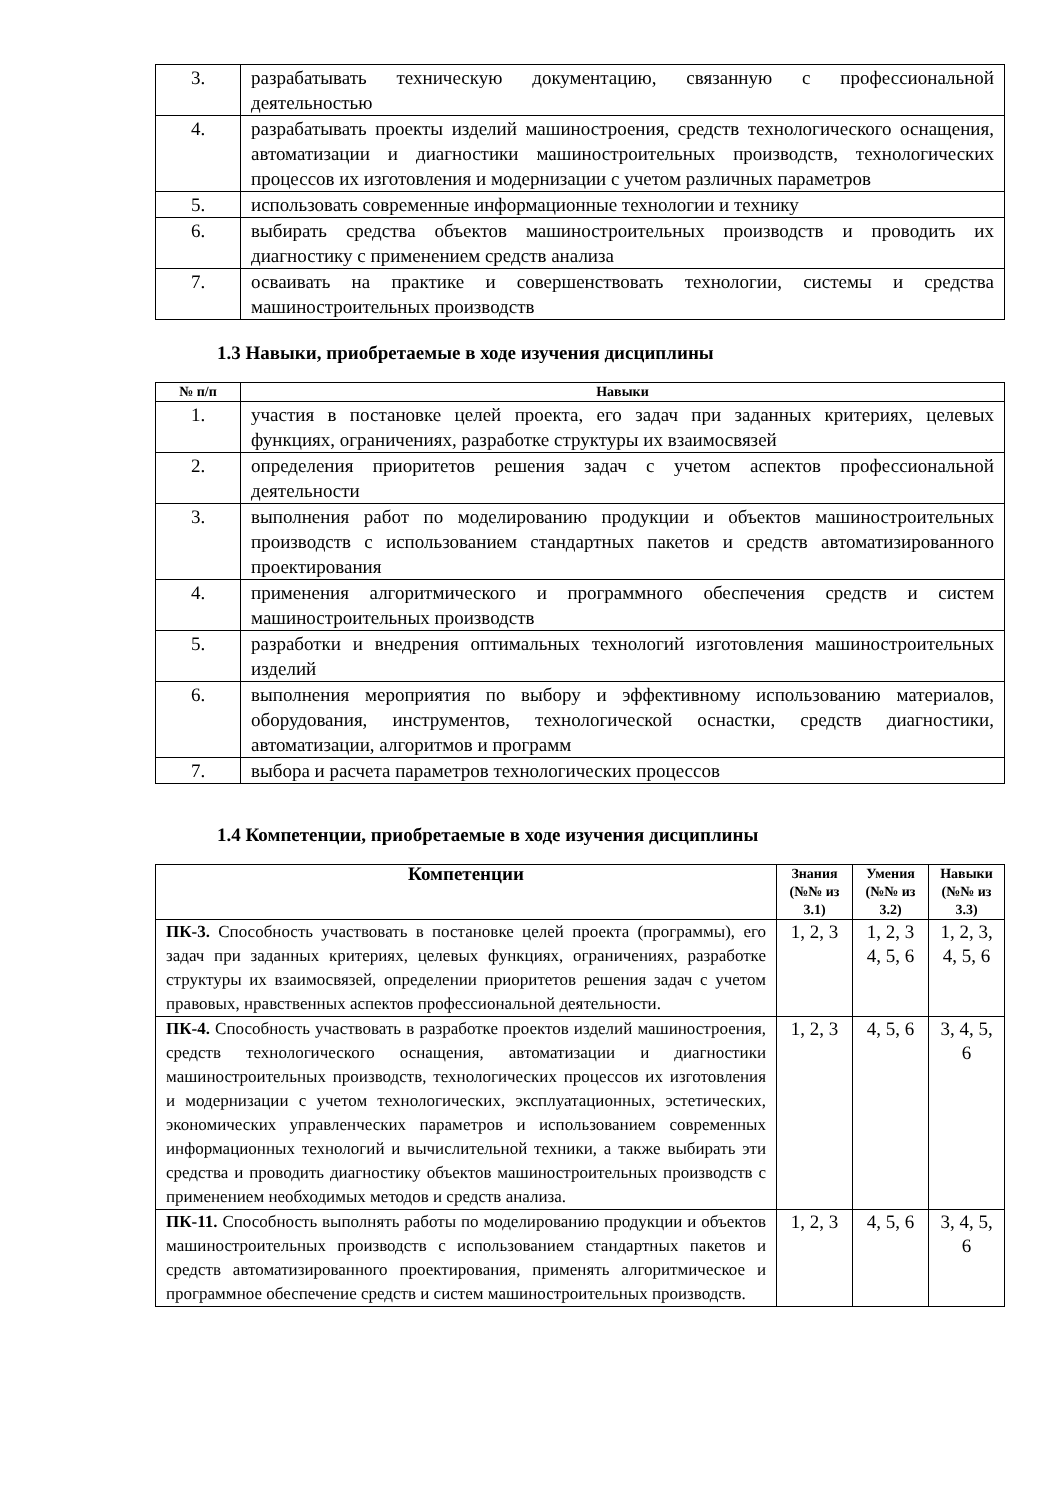| 3. | разрабатывать техническую документацию, связанную с профессиональной деятельностью |
| 4. | разрабатывать проекты изделий машиностроения, средств технологического оснащения, автоматизации и диагностики машиностроительных производств, технологических процессов их изготовления и модернизации с учетом различных параметров |
| 5. | использовать современные информационные технологии и технику |
| 6. | выбирать средства объектов машиностроительных производств и проводить их диагностику с применением средств анализа |
| 7. | осваивать на практике и совершенствовать технологии, системы и средства машиностроительных производств |
1.3 Навыки, приобретаемые в ходе изучения дисциплины
| № п/п | Навыки |
| --- | --- |
| 1. | участия в постановке целей проекта, его задач при заданных критериях, целевых функциях, ограничениях, разработке структуры их взаимосвязей |
| 2. | определения приоритетов решения задач с учетом аспектов профессиональной деятельности |
| 3. | выполнения работ по моделированию продукции и объектов машиностроительных производств с использованием стандартных пакетов и средств автоматизированного проектирования |
| 4. | применения алгоритмического и программного обеспечения средств и систем машиностроительных производств |
| 5. | разработки и внедрения оптимальных технологий изготовления машиностроительных изделий |
| 6. | выполнения мероприятия по выбору и эффективному использованию материалов, оборудования, инструментов, технологической оснастки, средств диагностики, автоматизации, алгоритмов и программ |
| 7. | выбора и расчета параметров технологических процессов |
1.4 Компетенции, приобретаемые в ходе изучения дисциплины
| Компетенции | Знания (№№ из 3.1) | Умения (№№ из 3.2) | Навыки (№№ из 3.3) |
| --- | --- | --- | --- |
| ПК-3. Способность участвовать в постановке целей проекта (программы), его задач при заданных критериях, целевых функциях, ограничениях, разработке структуры их взаимосвязей, определении приоритетов решения задач с учетом правовых, нравственных аспектов профессиональной деятельности. | 1, 2, 3 | 1, 2, 3 4, 5, 6 | 1, 2, 3, 4, 5, 6 |
| ПК-4. Способность участвовать в разработке проектов изделий машиностроения, средств технологического оснащения, автоматизации и диагностики машиностроительных производств, технологических процессов их изготовления и модернизации с учетом технологических, эксплуатационных, эстетических, экономических управленческих параметров и использованием современных информационных технологий и вычислительной техники, а также выбирать эти средства и проводить диагностику объектов машиностроительных производств с применением необходимых методов и средств анализа. | 1, 2, 3 | 4, 5, 6 | 3, 4, 5, 6 |
| ПК-11. Способность выполнять работы по моделированию продукции и объектов машиностроительных производств с использованием стандартных пакетов и средств автоматизированного проектирования, применять алгоритмическое и программное обеспечение средств и систем машиностроительных производств. | 1, 2, 3 | 4, 5, 6 | 3, 4, 5, 6 |